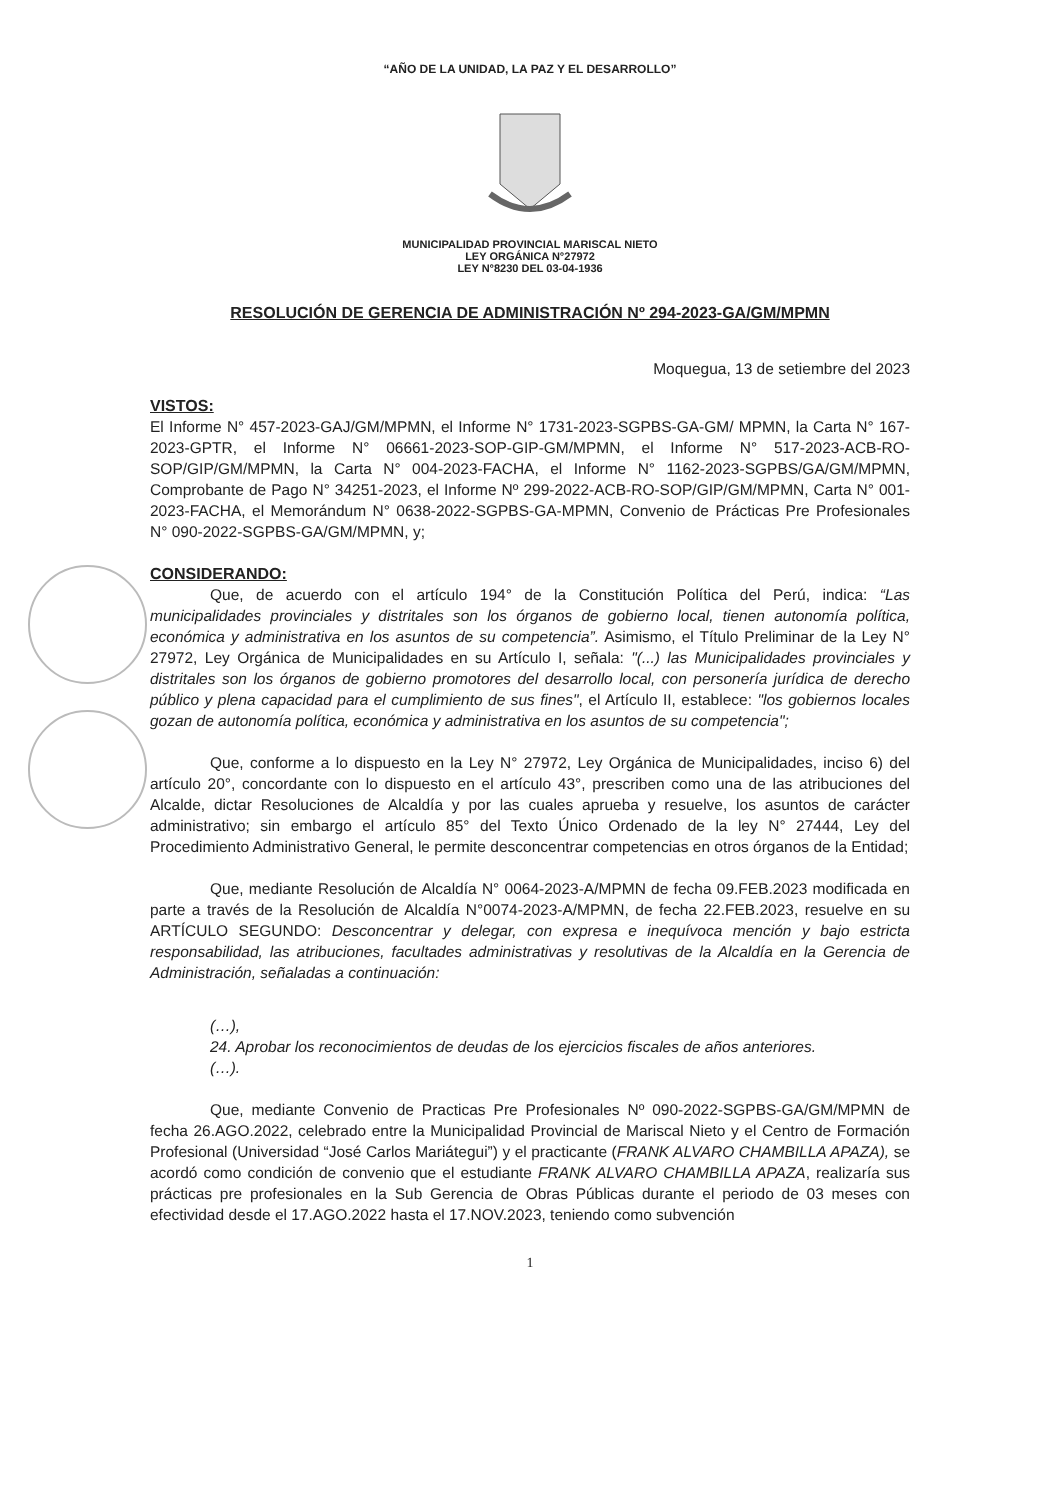“AÑO DE LA UNIDAD, LA PAZ Y EL DESARROLLO”
MUNICIPALIDAD PROVINCIAL MARISCAL NIETO
LEY ORGÁNICA N°27972
LEY N°8230 DEL 03-04-1936
RESOLUCIÓN DE GERENCIA DE ADMINISTRACIÓN Nº 294-2023-GA/GM/MPMN
Moquegua, 13 de setiembre del 2023
VISTOS:
El Informe N° 457-2023-GAJ/GM/MPMN, el Informe N° 1731-2023-SGPBS-GA-GM/ MPMN, la Carta N° 167-2023-GPTR, el Informe N° 06661-2023-SOP-GIP-GM/MPMN, el Informe N° 517-2023-ACB-RO-SOP/GIP/GM/MPMN, la Carta N° 004-2023-FACHA, el Informe N° 1162-2023-SGPBS/GA/GM/MPMN, Comprobante de Pago N° 34251-2023, el Informe Nº 299-2022-ACB-RO-SOP/GIP/GM/MPMN, Carta N° 001-2023-FACHA, el Memorándum N° 0638-2022-SGPBS-GA-MPMN, Convenio de Prácticas Pre Profesionales N° 090-2022-SGPBS-GA/GM/MPMN, y;
CONSIDERANDO:
Que, de acuerdo con el artículo 194° de la Constitución Política del Perú, indica: “Las municipalidades provinciales y distritales son los órganos de gobierno local, tienen autonomía política, económica y administrativa en los asuntos de su competencia”. Asimismo, el Título Preliminar de la Ley N° 27972, Ley Orgánica de Municipalidades en su Artículo I, señala: "(...) las Municipalidades provinciales y distritales son los órganos de gobierno promotores del desarrollo local, con personería jurídica de derecho público y plena capacidad para el cumplimiento de sus fines", el Artículo II, establece: "los gobiernos locales gozan de autonomía política, económica y administrativa en los asuntos de su competencia";
Que, conforme a lo dispuesto en la Ley N° 27972, Ley Orgánica de Municipalidades, inciso 6) del artículo 20°, concordante con lo dispuesto en el artículo 43°, prescriben como una de las atribuciones del Alcalde, dictar Resoluciones de Alcaldía y por las cuales aprueba y resuelve, los asuntos de carácter administrativo; sin embargo el artículo 85° del Texto Único Ordenado de la ley N° 27444, Ley del Procedimiento Administrativo General, le permite desconcentrar competencias en otros órganos de la Entidad;
Que, mediante Resolución de Alcaldía N° 0064-2023-A/MPMN de fecha 09.FEB.2023 modificada en parte a través de la Resolución de Alcaldía N°0074-2023-A/MPMN, de fecha 22.FEB.2023, resuelve en su ARTÍCULO SEGUNDO: Desconcentrar y delegar, con expresa e inequívoca mención y bajo estricta responsabilidad, las atribuciones, facultades administrativas y resolutivas de la Alcaldía en la Gerencia de Administración, señaladas a continuación:
(…),
24. Aprobar los reconocimientos de deudas de los ejercicios fiscales de años anteriores.
(…).
Que, mediante Convenio de Practicas Pre Profesionales Nº 090-2022-SGPBS-GA/GM/MPMN de fecha 26.AGO.2022, celebrado entre la Municipalidad Provincial de Mariscal Nieto y el Centro de Formación Profesional (Universidad “José Carlos Mariátegui”) y el practicante (FRANK ALVARO CHAMBILLA APAZA), se acordó como condición de convenio que el estudiante FRANK ALVARO CHAMBILLA APAZA, realizaría sus prácticas pre profesionales en la Sub Gerencia de Obras Públicas durante el periodo de 03 meses con efectividad desde el 17.AGO.2022 hasta el 17.NOV.2023, teniendo como subvención
1